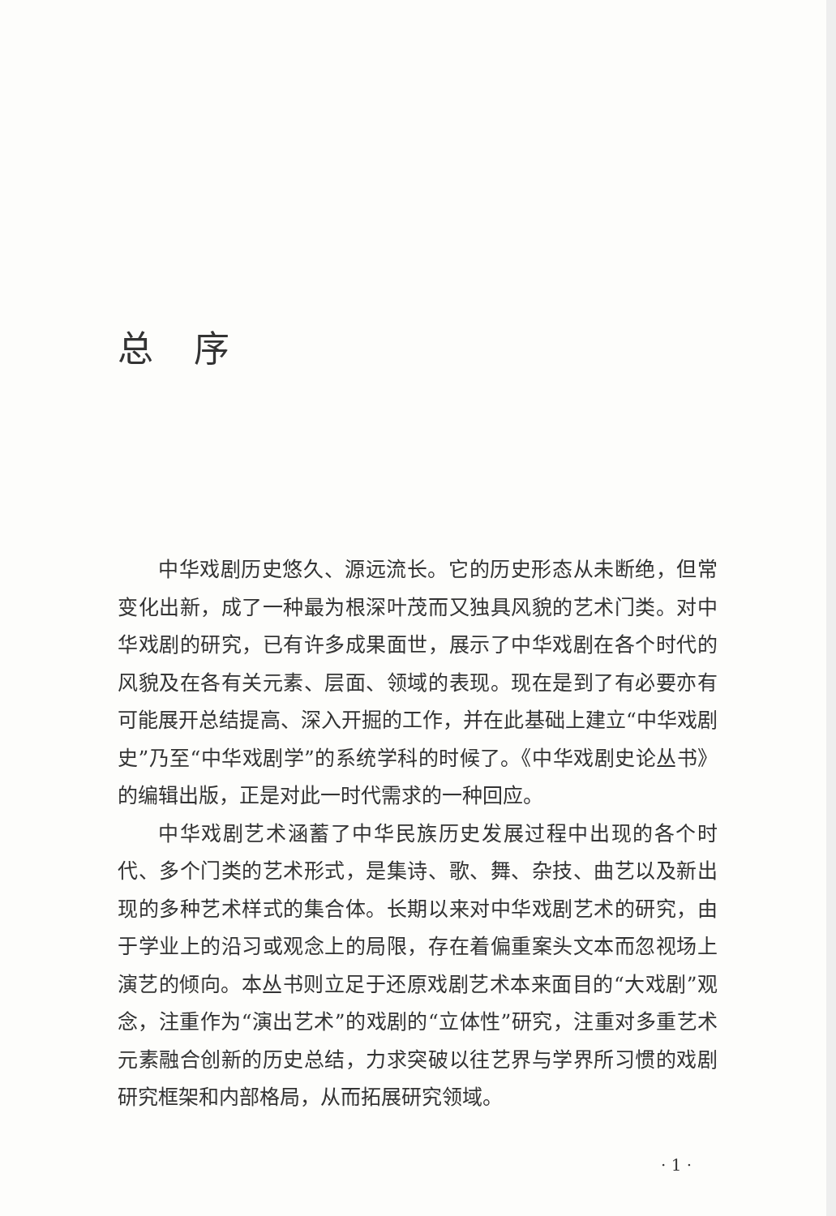总序
中华戏剧历史悠久、源远流长。它的历史形态从未断绝，但常变化出新，成了一种最为根深叶茂而又独具风貌的艺术门类。对中华戏剧的研究，已有许多成果面世，展示了中华戏剧在各个时代的风貌及在各有关元素、层面、领域的表现。现在是到了有必要亦有可能展开总结提高、深入开掘的工作，并在此基础上建立“中华戏剧史”乃至“中华戏剧学”的系统学科的时候了。《中华戏剧史论丛书》的编辑出版，正是对此一时代需求的一种回应。
中华戏剧艺术涵蓄了中华民族历史发展过程中出现的各个时代、多个门类的艺术形式，是集诗、歌、舞、杂技、曲艺以及新出现的多种艺术样式的集合体。长期以来对中华戏剧艺术的研究，由于学业上的沿习或观念上的局限，存在着偏重案头文本而忽视场上演艺的倾向。本丛书则立足于还原戏剧艺术本来面目的“大戏剧”观念，注重作为“演出艺术”的戏剧的“立体性”研究，注重对多重艺术元素融合创新的历史总结，力求突破以往艺界与学界所习惯的戏剧研究框架和内部格局，从而拓展研究领域。
· 1 ·